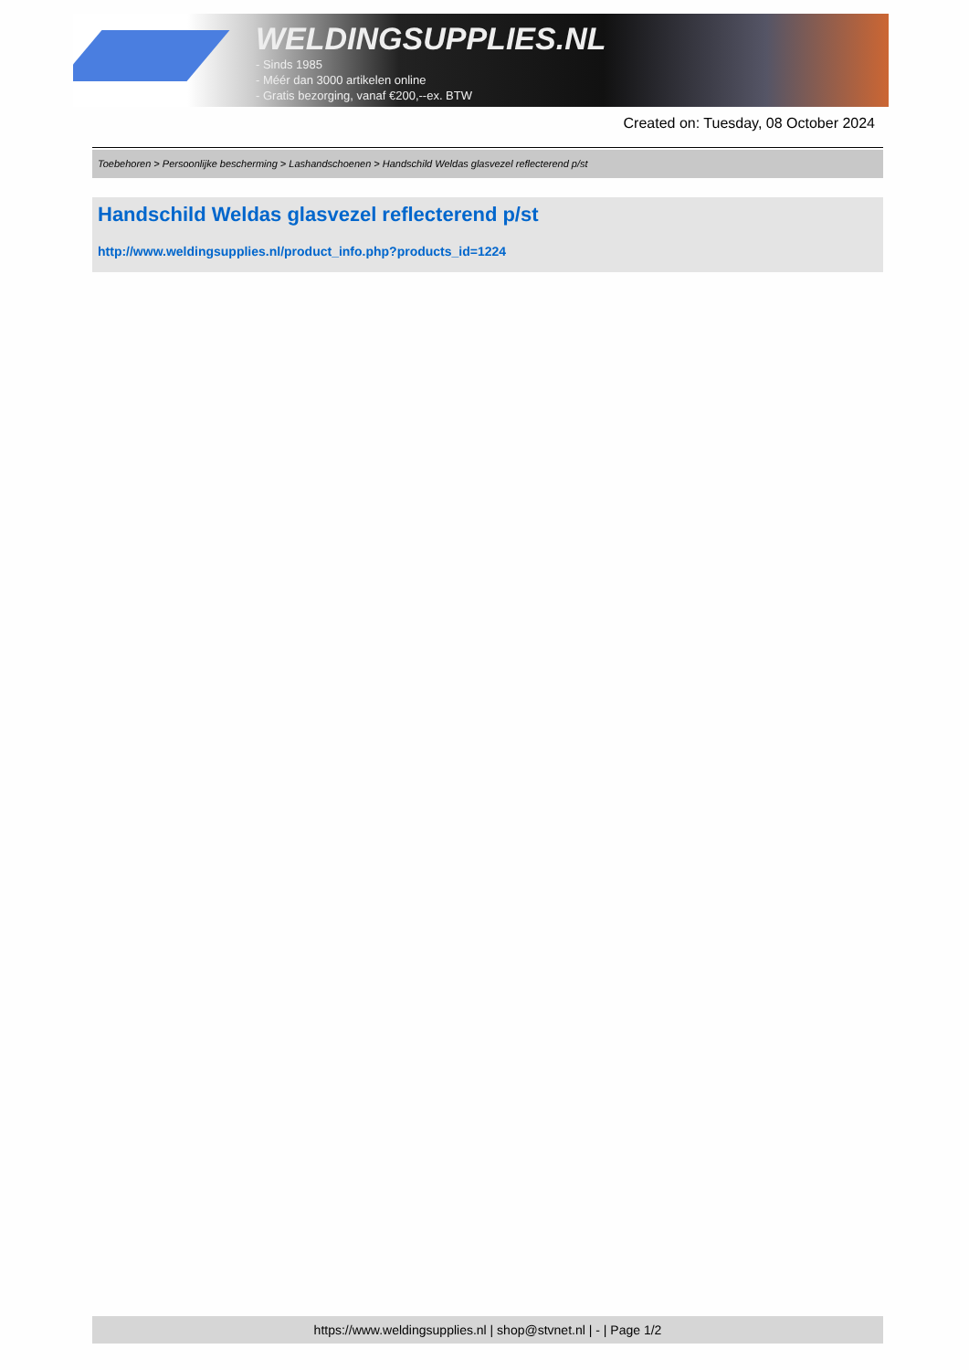WELDINGSUPPLIES.NL
- Sinds 1985
- Méér dan 3000 artikelen online
- Gratis bezorging, vanaf €200,--ex. BTW
Created on: Tuesday, 08 October 2024
Toebehoren > Persoonlijke bescherming > Lashandschoenen > Handschild Weldas glasvezel reflecterend p/st
Handschild Weldas glasvezel reflecterend p/st
http://www.weldingsupplies.nl/product_info.php?products_id=1224
https://www.weldingsupplies.nl | shop@stvnet.nl | - | Page 1/2